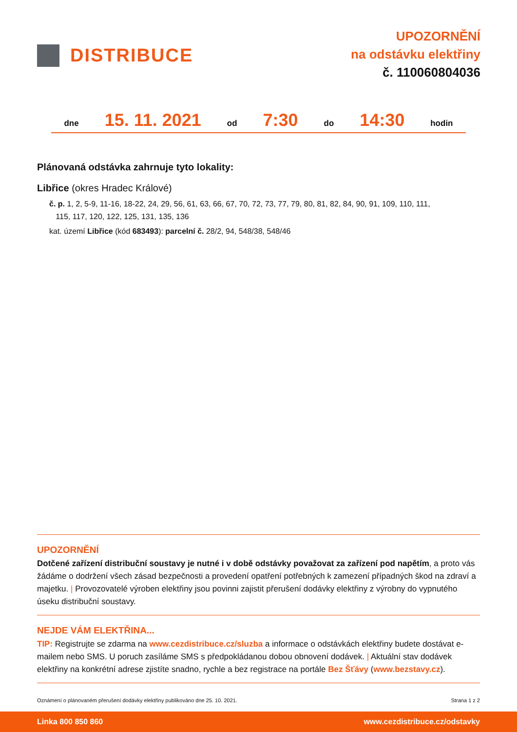DISTRIBUCE
UPOZORNĚNÍ
na odstávku elektřiny
č. 110060804036
dne 15. 11. 2021 od 7:30 do 14:30 hodin
Plánovaná odstávka zahrnuje tyto lokality:
Libřice (okres Hradec Králové)
č. p. 1, 2, 5-9, 11-16, 18-22, 24, 29, 56, 61, 63, 66, 67, 70, 72, 73, 77, 79, 80, 81, 82, 84, 90, 91, 109, 110, 111,
115, 117, 120, 122, 125, 131, 135, 136
kat. území Libřice (kód 683493): parcelní č. 28/2, 94, 548/38, 548/46
UPOZORNĚNÍ
Dotčené zařízení distribuční soustavy je nutné i v době odstávky považovat za zařízení pod napětím, a proto vás žádáme o dodržení všech zásad bezpečnosti a provedení opatření potřebných k zamezení případných škod na zdraví a majetku. | Provozovatelé výroben elektřiny jsou povinni zajistit přerušení dodávky elektřiny z výrobny do vypnutého úseku distribuční soustavy.
NEJDE VÁM ELEKTŘINA...
TIP: Registrujte se zdarma na www.cezdistribuce.cz/sluzba a informace o odstávkách elektřiny budete dostávat e-mailem nebo SMS. U poruch zasíláme SMS s předpokládanou dobou obnovení dodávek. | Aktuální stav dodávek elektřiny na konkrétní adrese zjistíte snadno, rychle a bez registrace na portále Bez Šťávy (www.bezstavy.cz).
Oznámení o plánovaném přerušení dodávky elektřiny publikováno dne 25. 10. 2021. Strana 1 z 2
Linka 800 850 860 www.cezdistribuce.cz/odstavky